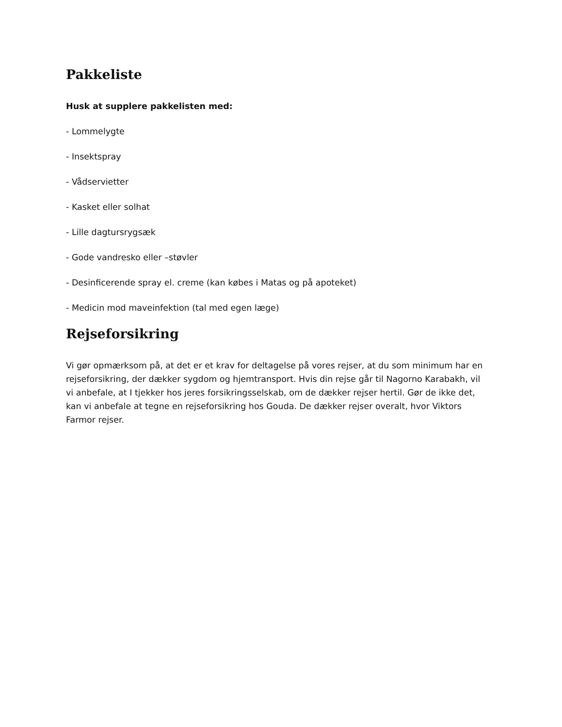Pakkeliste
Husk at supplere pakkelisten med:
- Lommelygte
- Insektspray
- Vådservietter
- Kasket eller solhat
- Lille dagtursrygsæk
- Gode vandresko eller –støvler
- Desinficerende spray el. creme (kan købes i Matas og på apoteket)
- Medicin mod maveinfektion (tal med egen læge)
Rejseforsikring
Vi gør opmærksom på, at det er et krav for deltagelse på vores rejser, at du som minimum har en rejseforsikring, der dækker sygdom og hjemtransport. Hvis din rejse går til Nagorno Karabakh, vil vi anbefale, at I tjekker hos jeres forsikringsselskab, om de dækker rejser hertil. Gør de ikke det, kan vi anbefale at tegne en rejseforsikring hos Gouda. De dækker rejser overalt, hvor Viktors Farmor rejser.